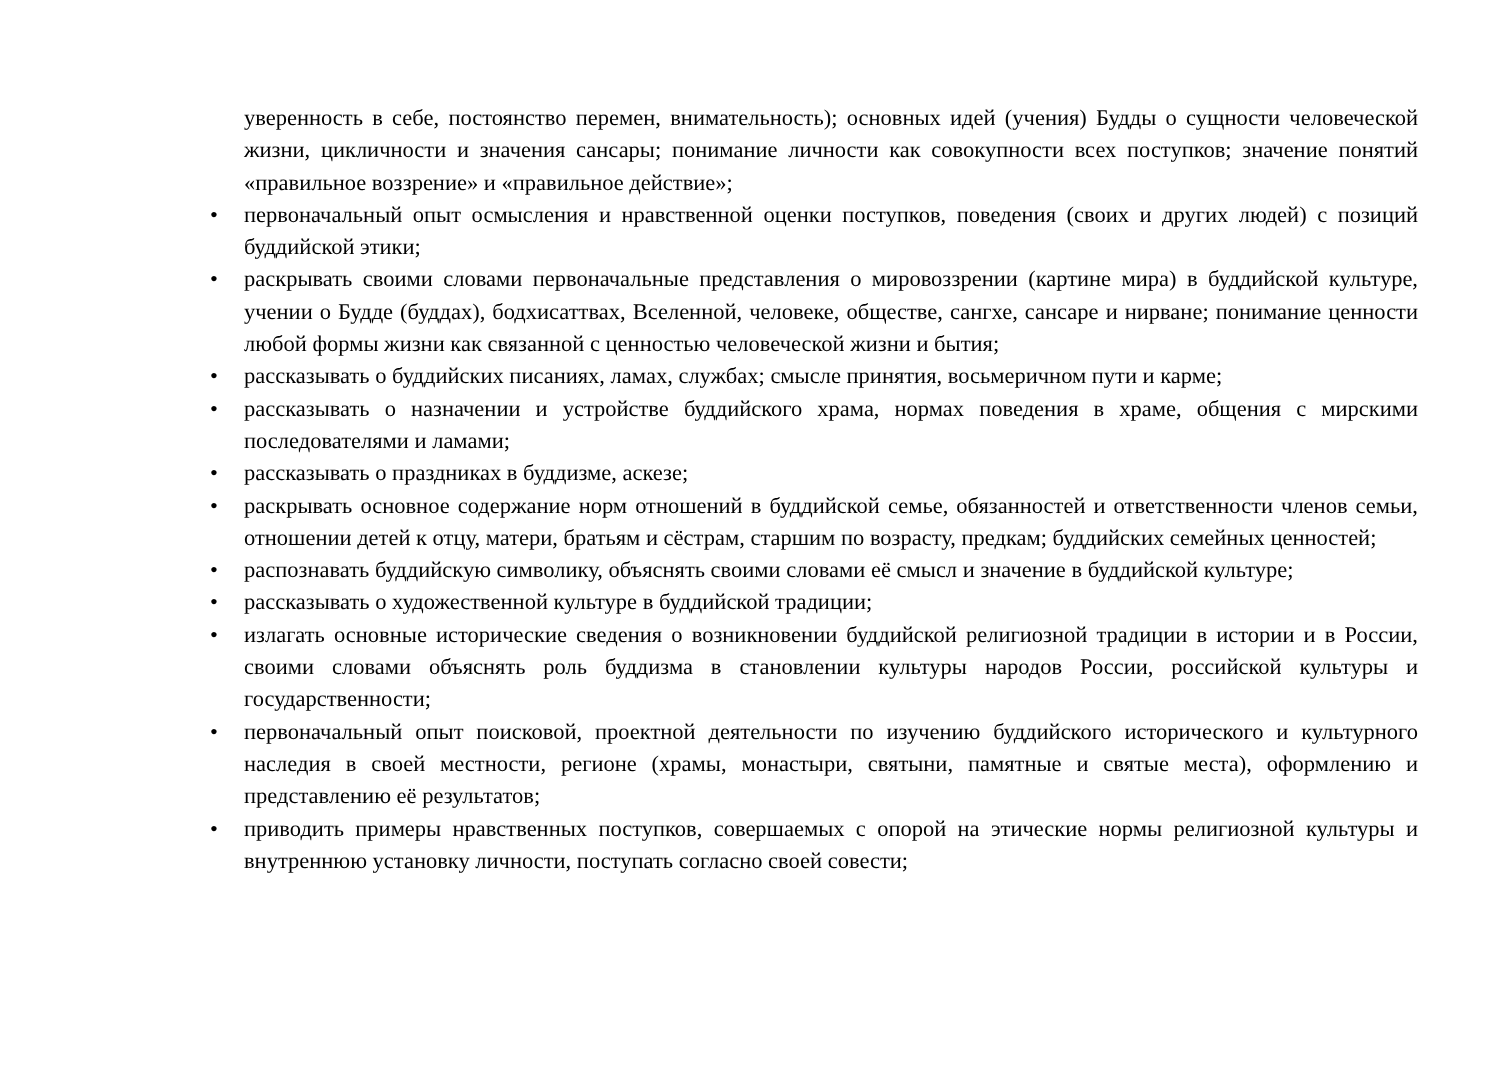уверенность в себе, постоянство перемен, внимательность); основных идей (учения) Будды о сущности человеческой жизни, цикличности и значения сансары; понимание личности как совокупности всех поступков; значение понятий «правильное воззрение» и «правильное действие»;
• первоначальный опыт осмысления и нравственной оценки поступков, поведения (своих и других людей) с позиций буддийской этики;
• раскрывать своими словами первоначальные представления о мировоззрении (картине мира) в буддийской культуре, учении о Будде (буддах), бодхисаттвах, Вселенной, человеке, обществе, сангхе, сансаре и нирване; понимание ценности любой формы жизни как связанной с ценностью человеческой жизни и бытия;
• рассказывать о буддийских писаниях, ламах, службах; смысле принятия, восьмеричном пути и карме;
• рассказывать о назначении и устройстве буддийского храма, нормах поведения в храме, общения с мирскими последователями и ламами;
• рассказывать о праздниках в буддизме, аскезе;
• раскрывать основное содержание норм отношений в буддийской семье, обязанностей и ответственности членов семьи, отношении детей к отцу, матери, братьям и сёстрам, старшим по возрасту, предкам; буддийских семейных ценностей;
• распознавать буддийскую символику, объяснять своими словами её смысл и значение в буддийской культуре;
• рассказывать о художественной культуре в буддийской традиции;
• излагать основные исторические сведения о возникновении буддийской религиозной традиции в истории и в России, своими словами объяснять роль буддизма в становлении культуры народов России, российской культуры и государственности;
• первоначальный опыт поисковой, проектной деятельности по изучению буддийского исторического и культурного наследия в своей местности, регионе (храмы, монастыри, святыни, памятные и святые места), оформлению и представлению её результатов;
• приводить примеры нравственных поступков, совершаемых с опорой на этические нормы религиозной культуры и внутреннюю установку личности, поступать согласно своей совести;